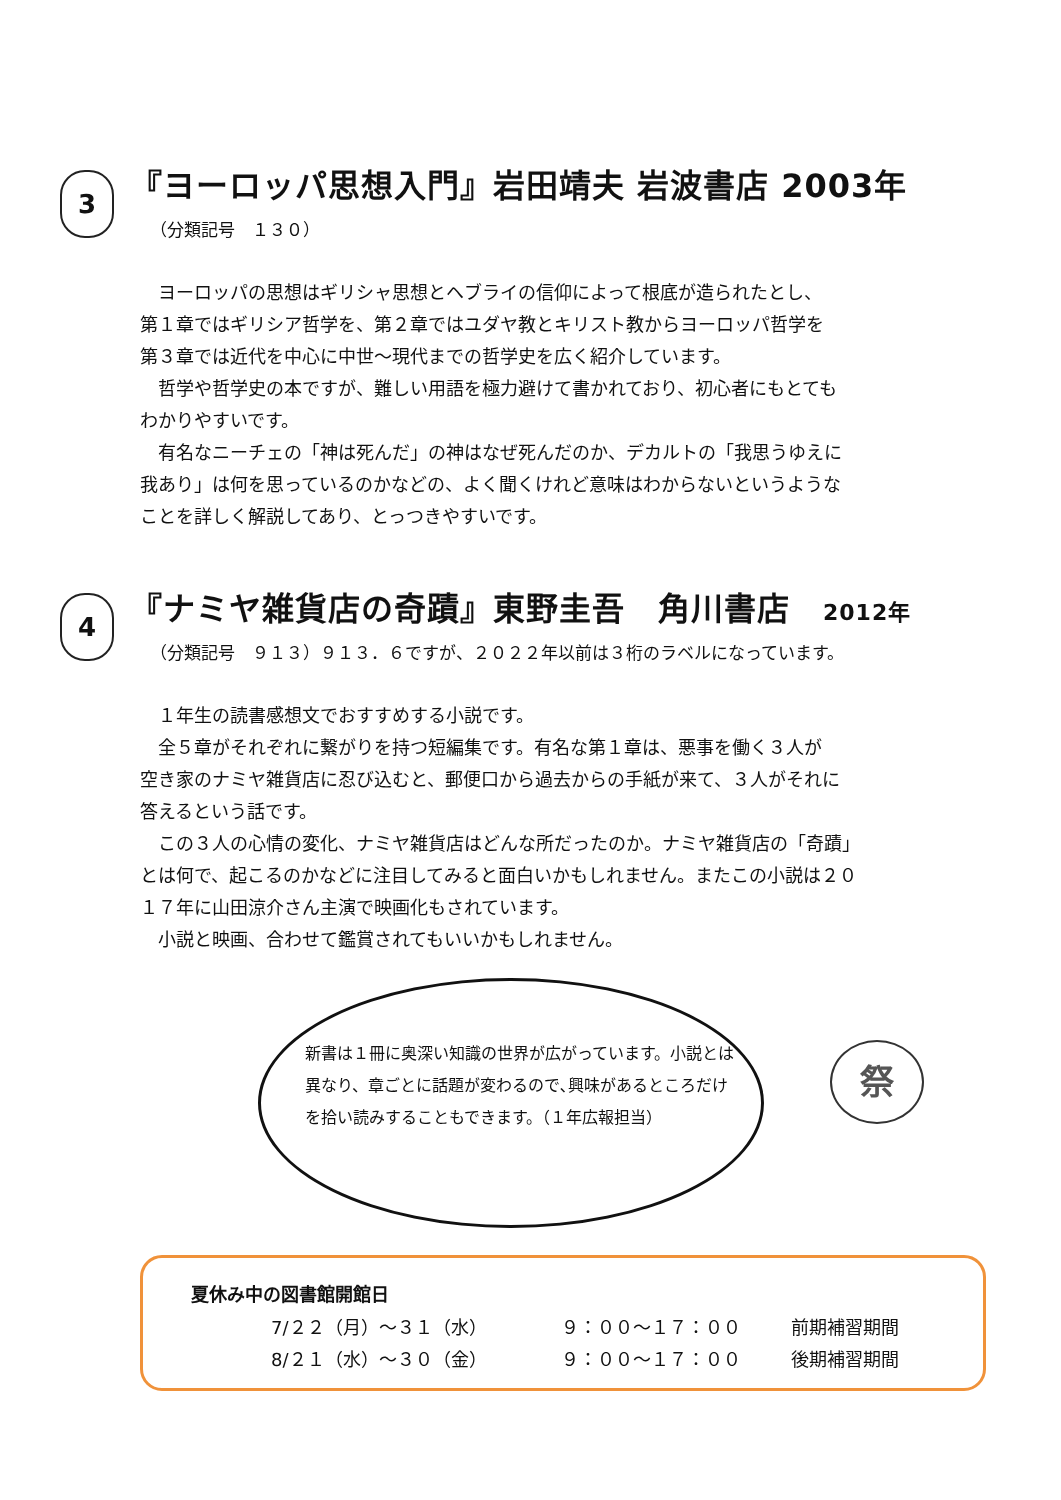3
『ヨーロッパ思想入門』岩田靖夫 岩波書店 2003年
（分類記号　１３０）
　ヨーロッパの思想はギリシャ思想とヘブライの信仰によって根底が造られたとし、
第１章ではギリシア哲学を、第２章ではユダヤ教とキリスト教からヨーロッパ哲学を
第３章では近代を中心に中世〜現代までの哲学史を広く紹介しています。
　哲学や哲学史の本ですが、難しい用語を極力避けて書かれており、初心者にもとても
わかりやすいです。
　有名なニーチェの「神は死んだ」の神はなぜ死んだのか、デカルトの「我思うゆえに
我あり」は何を思っているのかなどの、よく聞くけれど意味はわからないというような
ことを詳しく解説してあり、とっつきやすいです。
4
『ナミヤ雑貨店の奇蹟』東野圭吾　角川書店　2012年
（分類記号　９１３）９１３．６ですが、２０２２年以前は３桁のラベルになっています。
　１年生の読書感想文でおすすめする小説です。
　全５章がそれぞれに繋がりを持つ短編集です。有名な第１章は、悪事を働く３人が
空き家のナミヤ雑貨店に忍び込むと、郵便口から過去からの手紙が来て、３人がそれに
答えるという話です。
　この３人の心情の変化、ナミヤ雑貨店はどんな所だったのか。ナミヤ雑貨店の「奇蹟」
とは何で、起こるのかなどに注目してみると面白いかもしれません。またこの小説は２０
１７年に山田涼介さん主演で映画化もされています。
　小説と映画、合わせて鑑賞されてもいいかもしれません。
新書は１冊に奥深い知識の世界が広がっています。小説とは異なり、章ごとに話題が変わるので､興味があるところだけを拾い読みすることもできます。（１年広報担当）
祭
夏休み中の図書館開館日
7/２２（月）〜３１（水） ９：００〜１７：００ 前期補習期間
8/２１（水）〜３０（金） ９：００〜１７：００ 後期補習期間